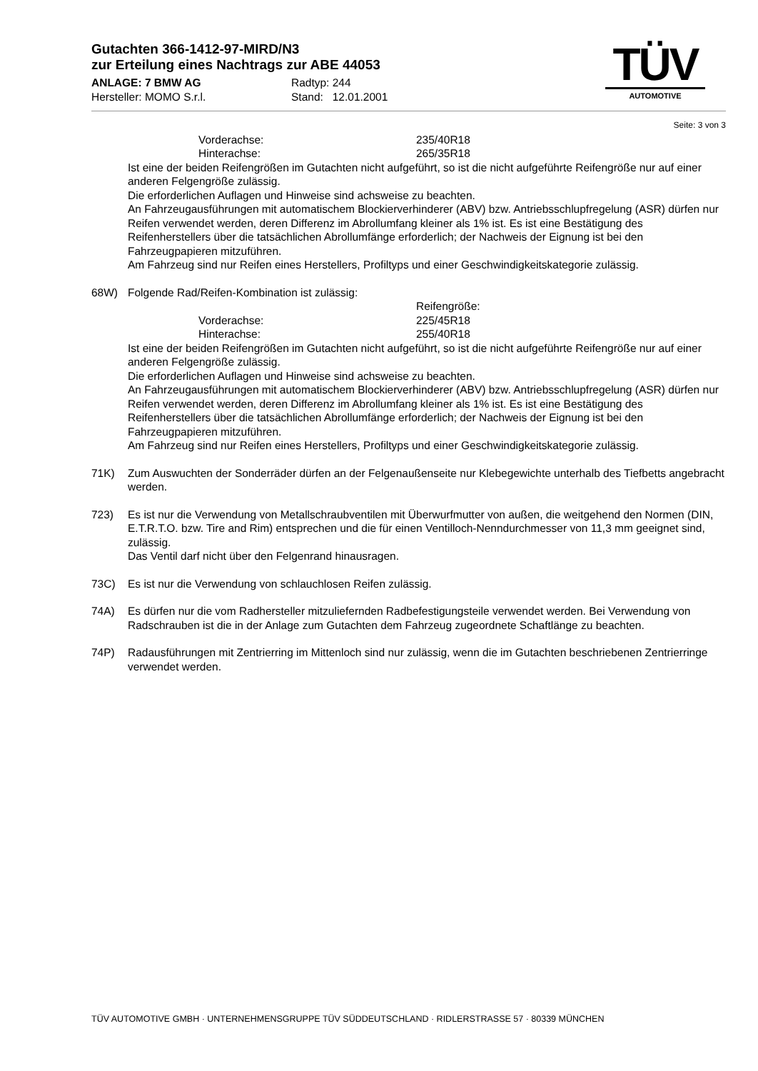Gutachten 366-1412-97-MIRD/N3
zur Erteilung eines Nachtrags zur ABE 44053
ANLAGE: 7 BMW AG Radtyp: 244
Hersteller: MOMO S.r.l. Stand: 12.01.2001
TÜV
AUTOMOTIVE
Seite: 3 von 3
Vorderachse: 235/40R18
Hinterachse: 265/35R18
Ist eine der beiden Reifengrößen im Gutachten nicht aufgeführt, so ist die nicht aufgeführte Reifengröße nur auf einer anderen Felgengröße zulässig.
Die erforderlichen Auflagen und Hinweise sind achsweise zu beachten.
An Fahrzeugausführungen mit automatischem Blockierverhinderer (ABV) bzw. Antriebsschlupfregelung (ASR) dürfen nur Reifen verwendet werden, deren Differenz im Abrollumfang kleiner als 1% ist. Es ist eine Bestätigung des Reifenherstellers über die tatsächlichen Abrollumfänge erforderlich; der Nachweis der Eignung ist bei den Fahrzeugpapieren mitzuführen.
Am Fahrzeug sind nur Reifen eines Herstellers, Profiltyps und einer Geschwindigkeitskategorie zulässig.
68W) Folgende Rad/Reifen-Kombination ist zulässig:
Reifengröße:
Vorderachse: 225/45R18
Hinterachse: 255/40R18
Ist eine der beiden Reifengrößen im Gutachten nicht aufgeführt, so ist die nicht aufgeführte Reifengröße nur auf einer anderen Felgengröße zulässig.
Die erforderlichen Auflagen und Hinweise sind achsweise zu beachten.
An Fahrzeugausführungen mit automatischem Blockierverhinderer (ABV) bzw. Antriebsschlupfregelung (ASR) dürfen nur Reifen verwendet werden, deren Differenz im Abrollumfang kleiner als 1% ist. Es ist eine Bestätigung des Reifenherstellers über die tatsächlichen Abrollumfänge erforderlich; der Nachweis der Eignung ist bei den Fahrzeugpapieren mitzuführen.
Am Fahrzeug sind nur Reifen eines Herstellers, Profiltyps und einer Geschwindigkeitskategorie zulässig.
71K) Zum Auswuchten der Sonderräder dürfen an der Felgenaußenseite nur Klebegewichte unterhalb des Tiefbetts angebracht werden.
723) Es ist nur die Verwendung von Metallschraubventilen mit Überwurfmutter von außen, die weitgehend den Normen (DIN, E.T.R.T.O. bzw. Tire and Rim) entsprechen und die für einen Ventilloch-Nenndurchmesser von 11,3 mm geeignet sind, zulässig.
Das Ventil darf nicht über den Felgenrand hinausragen.
73C) Es ist nur die Verwendung von schlauchlosen Reifen zulässig.
74A) Es dürfen nur die vom Radhersteller mitzuliefernden Radbefestigungsteile verwendet werden. Bei Verwendung von Radschrauben ist die in der Anlage zum Gutachten dem Fahrzeug zugeordnete Schaftlänge zu beachten.
74P) Radausführungen mit Zentrierring im Mittenloch sind nur zulässig, wenn die im Gutachten beschriebenen Zentrierringe verwendet werden.
TÜV AUTOMOTIVE GMBH · UNTERNEHMENSGRUPPE TÜV SÜDDEUTSCHLAND · RIDLERSTRASSE 57 · 80339 MÜNCHEN